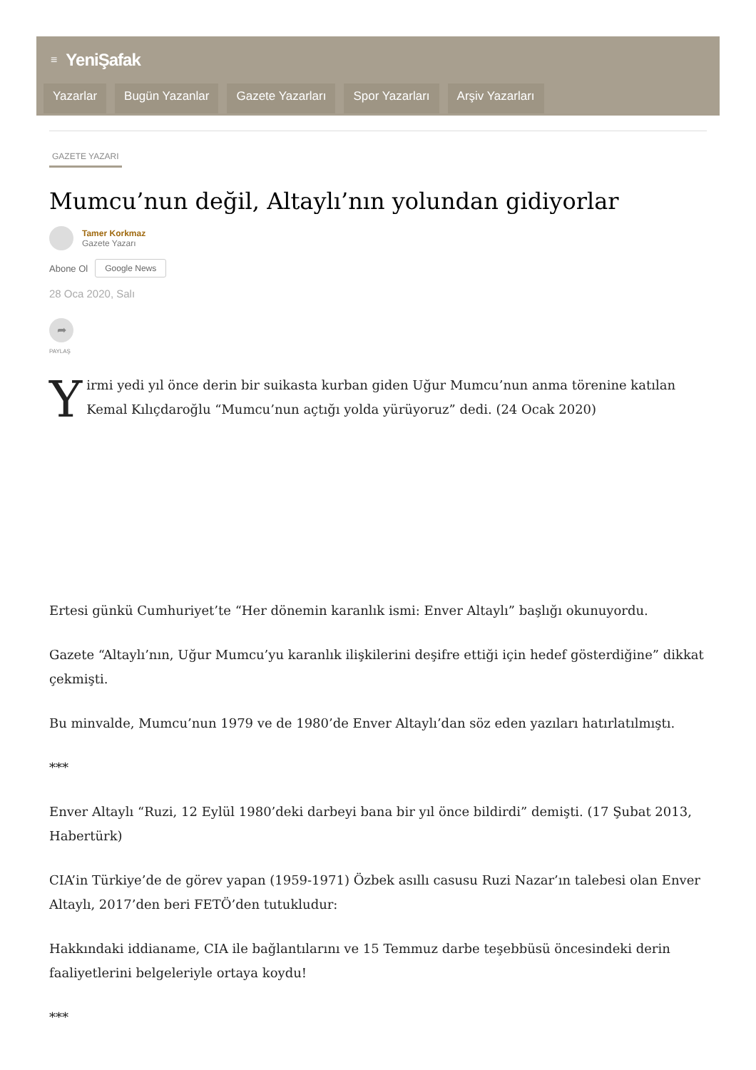≡ YeniŞafak
Yazarlar Bugün Yazanlar Gazete Yazarları Spor Yazarları Arşiv Yazarları
GAZETE YAZARI
Mumcu’nun değil, Altaylı’nın yolundan gidiyorlar
Tamer Korkmaz
Gazete Yazarı
Abone Ol Google News
28 Oca 2020, Salı
➦
PAYLAŞ
Yirmi yedi yıl önce derin bir suikasta kurban giden Uğur Mumcu’nun anma törenine katılan Kemal Kılıçdaroğlu “Mumcu’nun açtığı yolda yürüyoruz” dedi. (24 Ocak 2020)
Ertesi günkü Cumhuriyet’te “Her dönemin karanlık ismi: Enver Altaylı” başlığı okunuyordu.
Gazete “Altaylı’nın, Uğur Mumcu’yu karanlık ilişkilerini deşifre ettiği için hedef gösterdiğine” dikkat çekmişti.
Bu minvalde, Mumcu’nun 1979 ve de 1980’de Enver Altaylı’dan söz eden yazıları hatırlatılmıştı.
***
Enver Altaylı “Ruzi, 12 Eylül 1980’deki darbeyi bana bir yıl önce bildirdi” demişti. (17 Şubat 2013, Habertürk)
CIA’in Türkiye’de de görev yapan (1959-1971) Özbek asıllı casusu Ruzi Nazar’ın talebesi olan Enver Altaylı, 2017’den beri FETÖ’den tutukludur:
Hakkındaki iddianame, CIA ile bağlantılarını ve 15 Temmuz darbe teşebbüsü öncesindeki derin faaliyetlerini belgeleriyle ortaya koydu!
***